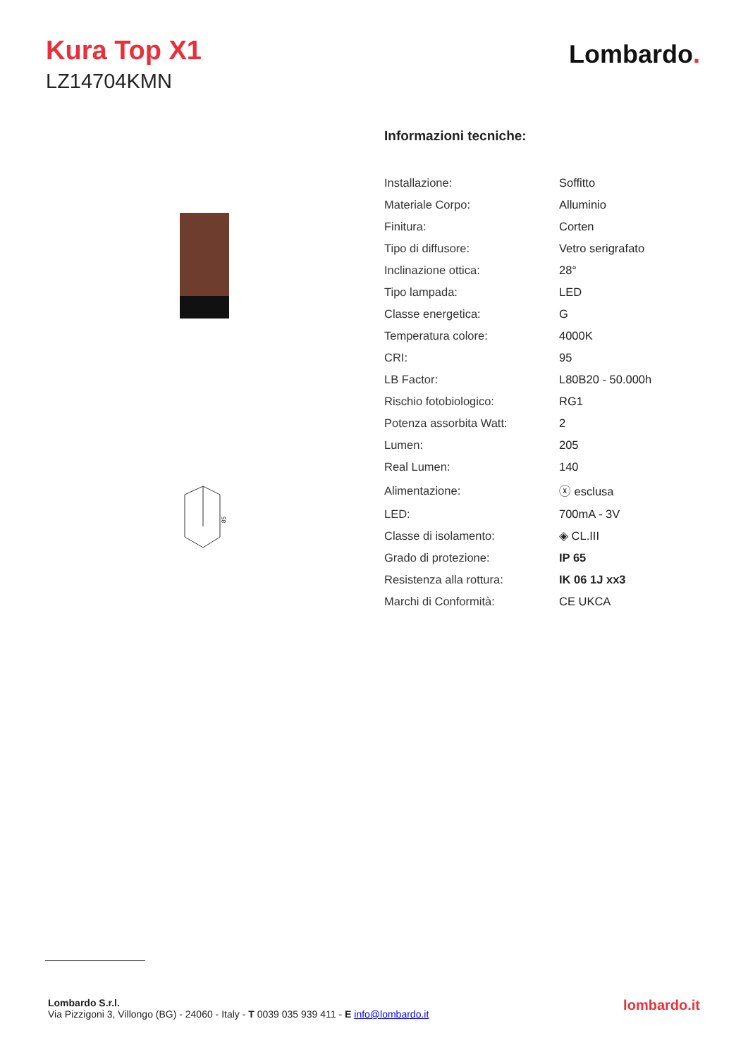Kura Top X1
LZ14704KMN
Lombardo.
85
Informazioni tecniche:
| Installazione: | Soffitto |
| Materiale Corpo: | Alluminio |
| Finitura: | Corten |
| Tipo di diffusore: | Vetro serigrafato |
| Inclinazione ottica: | 28° |
| Tipo lampada: | LED |
| Classe energetica: | G |
| Temperatura colore: | 4000K |
| CRI: | 95 |
| LB Factor: | L80B20 - 50.000h |
| Rischio fotobiologico: | RG1 |
| Potenza assorbita Watt: | 2 |
| Lumen: | 205 |
| Real Lumen: | 140 |
| Alimentazione: | ⓧ esclusa |
| LED: | 700mA - 3V |
| Classe di isolamento: | ◈ CL.III |
| Grado di protezione: | IP 65 |
| Resistenza alla rottura: | IK 06 1J xx3 |
| Marchi di Conformità: | CE UKCA |
Lombardo S.r.l.
Via Pizzigoni 3, Villongo (BG) - 24060 - Italy - T 0039 035 939 411 - E info@lombardo.it
lombardo.it